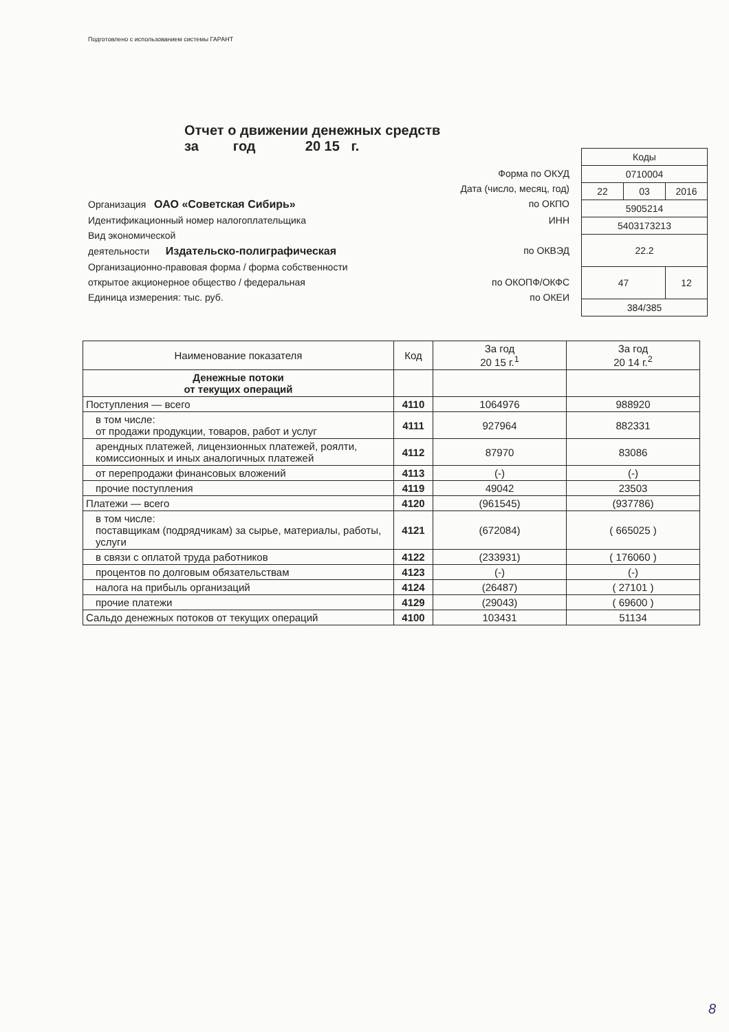Подготовлено с использованием системы ГАРАНТ
Отчет о движении денежных средств
за год 20 15 г.
Форма по ОКУД
Дата (число, месяц, год)
Организация ОАО «Советская Сибирь» по ОКПО
Идентификационный номер налогоплательщика ИНН
Вид экономической
деятельности Издательско-полиграфическая по ОКВЭД
Организационно-правовая форма / форма собственности
открытое акционерное общество / федеральная по ОКОПФ/ОКФС
Единица измерения: тыс. руб. по ОКЕИ
| Коды | | |
| 0710004 | | |
| 22 | 03 | 2016 |
| 5905214 | | |
| 5403173213 | | |
| 22.2 | | |
| 47 | | 12 |
| 384/385 | | |
| Наименование показателя | Код | За год 20 15 г.<sup>1</sup> | За год 20 14 г.<sup>2</sup> |
| --- | --- | --- | --- |
| Денежные потоки от текущих операций | | | |
| Поступления — всего | 4110 | 1064976 | 988920 |
| в том числе: от продажи продукции, товаров, работ и услуг | 4111 | 927964 | 882331 |
| арендных платежей, лицензионных платежей, роялти, комиссионных и иных аналогичных платежей | 4112 | 87970 | 83086 |
| от перепродажи финансовых вложений | 4113 | (-) | (-) |
| прочие поступления | 4119 | 49042 | 23503 |
| Платежи — всего | 4120 | (961545) | (937786) |
| в том числе: поставщикам (подрядчикам) за сырье, материалы, работы, услуги | 4121 | (672084) | ( 665025 ) |
| в связи с оплатой труда работников | 4122 | (233931) | ( 176060 ) |
| процентов по долговым обязательствам | 4123 | (-) | (-) |
| налога на прибыль организаций | 4124 | (26487) | ( 27101 ) |
| прочие платежи | 4129 | (29043) | ( 69600 ) |
| Сальдо денежных потоков от текущих операций | 4100 | 103431 | 51134 |
8